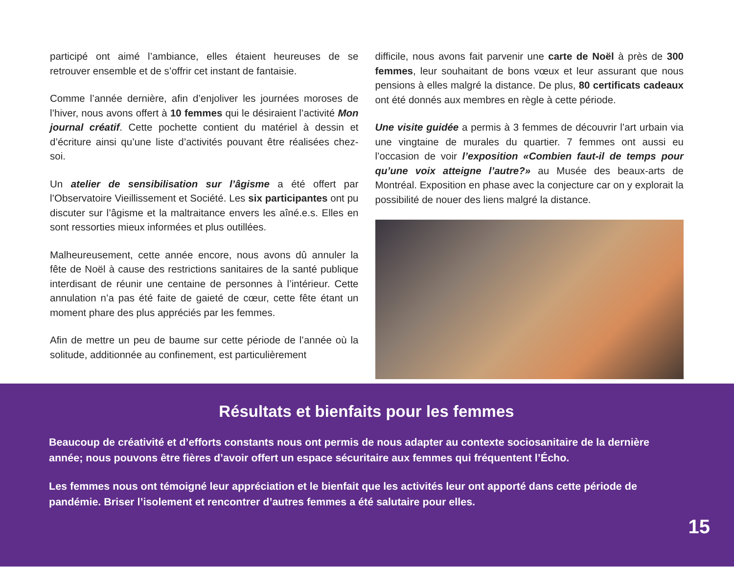participé ont aimé l’ambiance, elles étaient heureuses de se retrouver ensemble et de s’offrir cet instant de fantaisie.
Comme l’année dernière, afin d’enjoliver les journées moroses de l’hiver, nous avons offert à 10 femmes qui le désiraient l’activité Mon journal créatif. Cette pochette contient du matériel à dessin et d’écriture ainsi qu’une liste d’activités pouvant être réalisées chez-soi.
Un atelier de sensibilisation sur l’âgisme a été offert par l’Observatoire Vieillissement et Société. Les six participantes ont pu discuter sur l’âgisme et la maltraitance envers les aîné.e.s. Elles en sont ressorties mieux informées et plus outillées.
Malheureusement, cette année encore, nous avons dû annuler la fête de Noël à cause des restrictions sanitaires de la santé publique interdisant de réunir une centaine de personnes à l’intérieur. Cette annulation n’a pas été faite de gaieté de cœur, cette fête étant un moment phare des plus appréciés par les femmes.
Afin de mettre un peu de baume sur cette période de l’année où la solitude, additionnée au confinement, est particulièrement
difficile, nous avons fait parvenir une carte de Noël à près de 300 femmes, leur souhaitant de bons vœux et leur assurant que nous pensions à elles malgré la distance. De plus, 80 certificats cadeaux ont été donnés aux membres en règle à cette période.
Une visite guidée a permis à 3 femmes de découvrir l’art urbain via une vingtaine de murales du quartier. 7 femmes ont aussi eu l’occasion de voir l’exposition «Combien faut-il de temps pour qu’une voix atteigne l’autre?» au Musée des beaux-arts de Montréal. Exposition en phase avec la conjecture car on y explorait la possibilité de nouer des liens malgré la distance.
Résultats et bienfaits pour les femmes
Beaucoup de créativité et d’efforts constants nous ont permis de nous adapter au contexte sociosanitaire de la dernière année; nous pouvons être fières d’avoir offert un espace sécuritaire aux femmes qui fréquentent l’Écho.
Les femmes nous ont témoigné leur appréciation et le bienfait que les activités leur ont apporté dans cette période de pandémie. Briser l’isolement et rencontrer d’autres femmes a été salutaire pour elles.
15